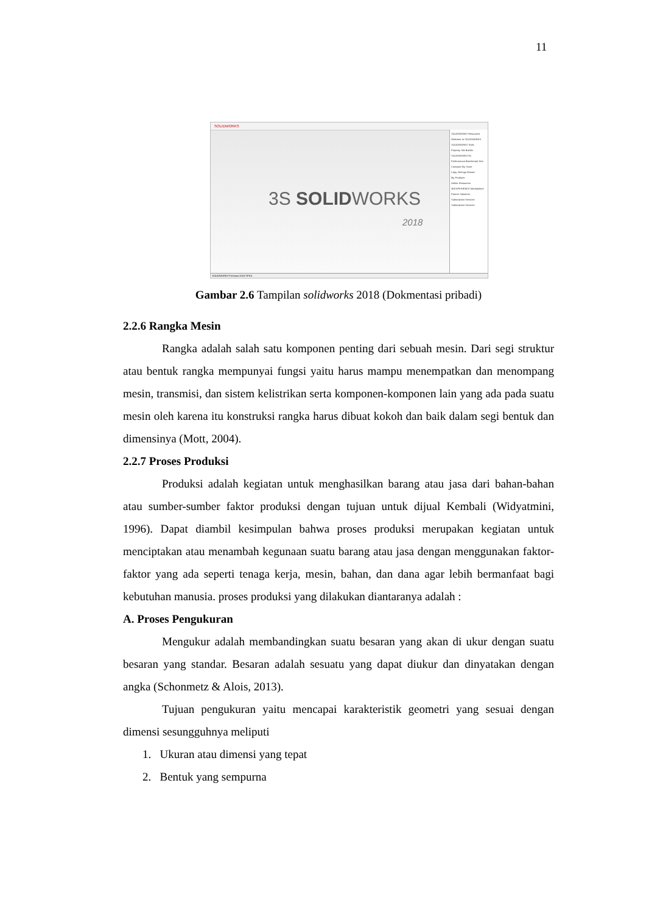11
SOLIDWORKS
SOLIDWORKS Resources
Welcome to SOLIDWORKS
SOLIDWORKS Tools
Property Tab Builder
SOLIDWORKS Rx
Performance Benchmark Test
Compare My Score
Copy Settings Wizard
My Products
Online Resources
3DEXPERIENCE Marketplace
Partner Solutions
Subscription Services
Subscription Services
3S SOLIDWORKS
2018
SOLIDWORKS Premium 2018 SP5.0
Gambar 2.6 Tampilan solidworks 2018 (Dokmentasi pribadi)
2.2.6 Rangka Mesin
Rangka adalah salah satu komponen penting dari sebuah mesin. Dari segi struktur atau bentuk rangka mempunyai fungsi yaitu harus mampu menempatkan dan menompang mesin, transmisi, dan sistem kelistrikan serta komponen-komponen lain yang ada pada suatu mesin oleh karena itu konstruksi rangka harus dibuat kokoh dan baik dalam segi bentuk dan dimensinya (Mott, 2004).
2.2.7 Proses Produksi
Produksi adalah kegiatan untuk menghasilkan barang atau jasa dari bahan-bahan atau sumber-sumber faktor produksi dengan tujuan untuk dijual Kembali (Widyatmini, 1996). Dapat diambil kesimpulan bahwa proses produksi merupakan kegiatan untuk menciptakan atau menambah kegunaan suatu barang atau jasa dengan menggunakan faktor-faktor yang ada seperti tenaga kerja, mesin, bahan, dan dana agar lebih bermanfaat bagi kebutuhan manusia. proses produksi yang dilakukan diantaranya adalah :
A. Proses Pengukuran
Mengukur adalah membandingkan suatu besaran yang akan di ukur dengan suatu besaran yang standar. Besaran adalah sesuatu yang dapat diukur dan dinyatakan dengan angka (Schonmetz & Alois, 2013).
Tujuan pengukuran yaitu mencapai karakteristik geometri yang sesuai dengan dimensi sesungguhnya meliputi
1. Ukuran atau dimensi yang tepat
2. Bentuk yang sempurna